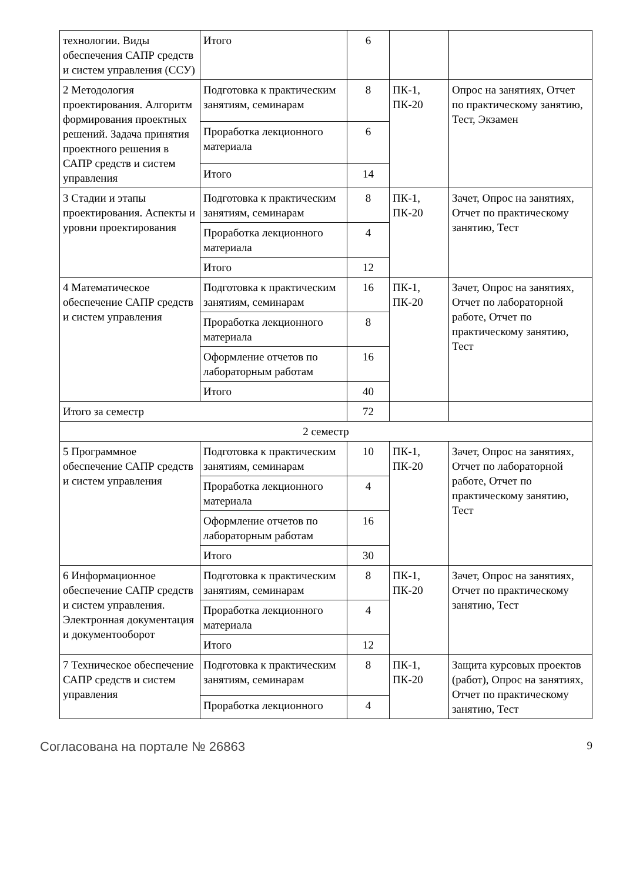| технологии. Виды обеспечения САПР средств и систем управления (ССУ) | Итого | 6 | | |
| 2 Методология проектирования. Алгоритм формирования проектных решений. Задача принятия проектного решения в САПР средств и систем управления | Подготовка к практиче­ским занятиям, семина­рам | 8 | ПК-1, ПК-20 | Опрос на занятиях, Отчет по практическому занятию, Тест, Экзамен |
| | Проработка лекционного материала | 6 | | |
| | Итого | 14 | | |
| 3 Стадии и этапы проектирования. Аспекты и уровни проектирования | Подготовка к практиче­ским занятиям, семина­рам | 8 | ПК-1, ПК-20 | Зачет, Опрос на занятиях, Отчет по практическому занятию, Тест |
| | Проработка лекционного материала | 4 | | |
| | Итого | 12 | | |
| 4 Математическое обеспечение САПР средств и систем управления | Подготовка к практиче­ским занятиям, семина­рам | 16 | ПК-1, ПК-20 | Зачет, Опрос на занятиях, Отчет по лабораторной работе, Отчет по практическому занятию, Тест |
| | Проработка лекционного материала | 8 | | |
| | Оформление отчетов по лабораторным работам | 16 | | |
| | Итого | 40 | | |
| Итого за семестр | | 72 | | |
| 2 семестр | | | | |
| 5 Программное обеспечение САПР средств и систем управления | Подготовка к практиче­ским занятиям, семина­рам | 10 | ПК-1, ПК-20 | Зачет, Опрос на занятиях, Отчет по лабораторной работе, Отчет по практическому занятию, Тест |
| | Проработка лекционного материала | 4 | | |
| | Оформление отчетов по лабораторным работам | 16 | | |
| | Итого | 30 | | |
| 6 Информационное обеспечение САПР средств и систем управления. Электронная документация и документооборот | Подготовка к практиче­ским занятиям, семина­рам | 8 | ПК-1, ПК-20 | Зачет, Опрос на занятиях, Отчет по практическому занятию, Тест |
| | Проработка лекционного материала | 4 | | |
| | Итого | 12 | | |
| 7 Техническое обеспечение САПР средств и систем управления | Подготовка к практиче­ским занятиям, семина­рам | 8 | ПК-1, ПК-20 | Защита курсовых проектов (работ), Опрос на занятиях, Отчет по практическому занятию, Тест |
| | Проработка лекционного | 4 | | |
Согласована на портале № 26863 9